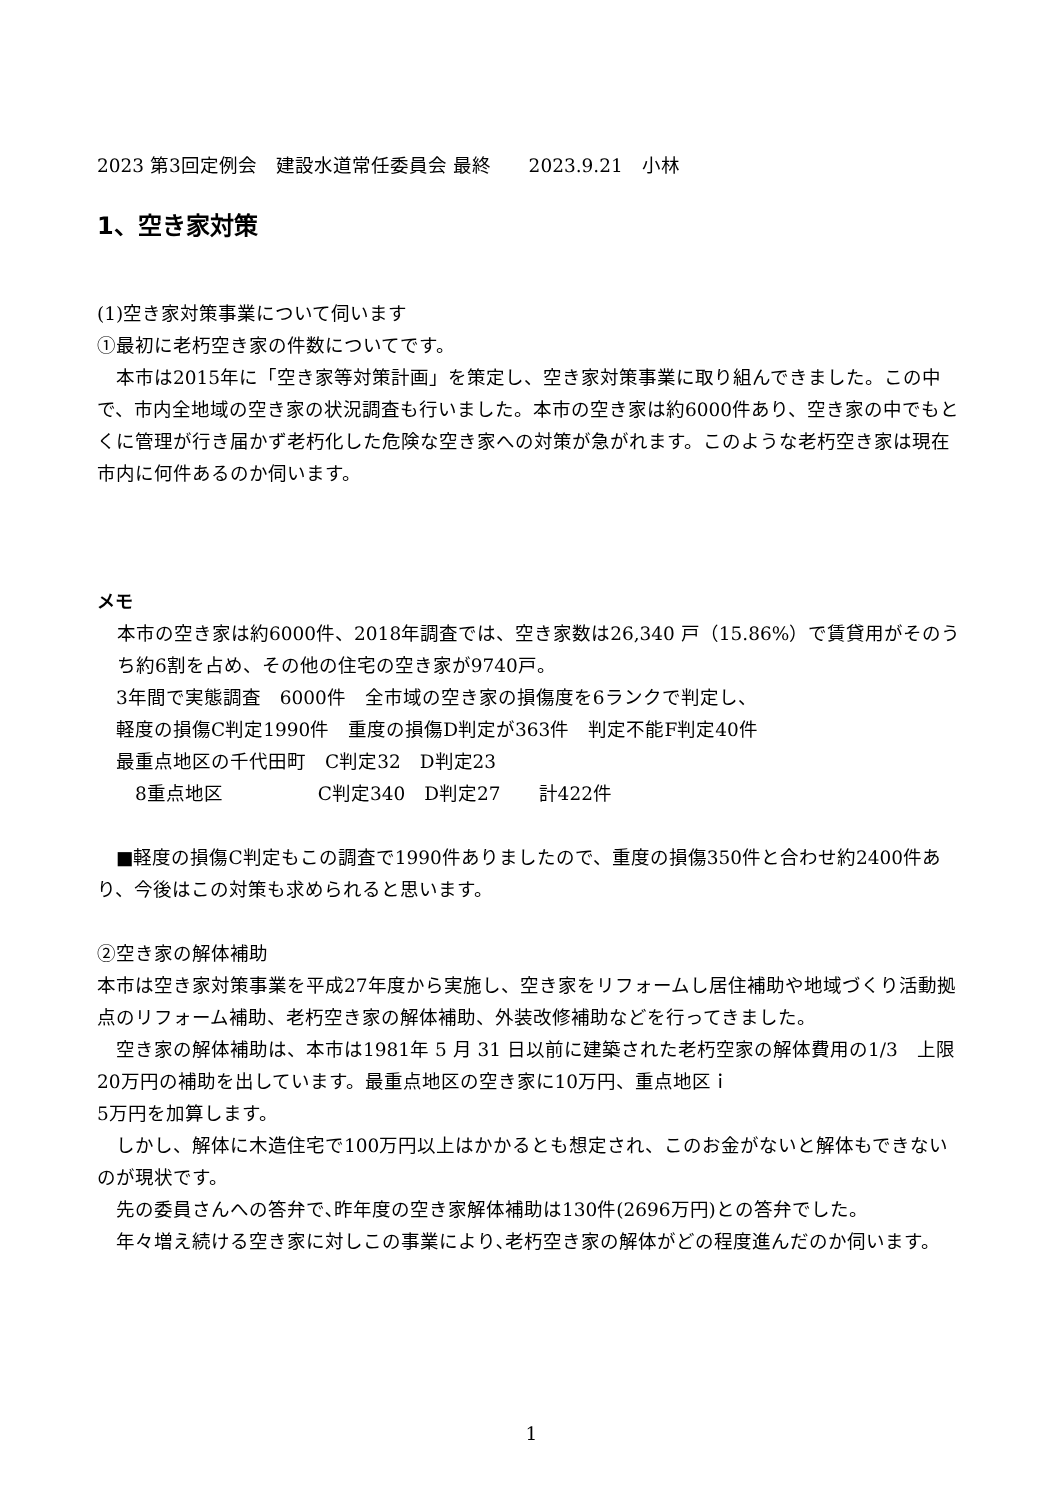2023 第3回定例会　建設水道常任委員会 最終　　2023.9.21　小林
1、空き家対策
(1)空き家対策事業について伺います
①最初に老朽空き家の件数についてです。
　本市は2015年に「空き家等対策計画」を策定し、空き家対策事業に取り組んできました。この中で、市内全地域の空き家の状況調査も行いました。本市の空き家は約6000件あり、空き家の中でもとくに管理が行き届かず老朽化した危険な空き家への対策が急がれます。このような老朽空き家は現在市内に何件あるのか伺います。
メモ
本市の空き家は約6000件、2018年調査では、空き家数は26,340 戸（15.86%）で賃貸用がそのうち約6割を占め、その他の住宅の空き家が9740戸。
　3年間で実態調査　6000件　全市域の空き家の損傷度を6ランクで判定し、
　軽度の損傷C判定1990件　重度の損傷D判定が363件　判定不能F判定40件
　最重点地区の千代田町　C判定32　D判定23
　　8重点地区　　　　　C判定340　D判定27　　計422件
　■軽度の損傷C判定もこの調査で1990件ありましたので、重度の損傷350件と合わせ約2400件あり、今後はこの対策も求められると思います。
②空き家の解体補助
本市は空き家対策事業を平成27年度から実施し、空き家をリフォームし居住補助や地域づくり活動拠点のリフォーム補助、老朽空き家の解体補助、外装改修補助などを行ってきました。
　空き家の解体補助は、本市は1981年 5 月 31 日以前に建築された老朽空家の解体費用の1/3　上限20万円の補助を出しています。最重点地区の空き家に10万円、重点地区ｉ
5万円を加算します。
　しかし、解体に木造住宅で100万円以上はかかるとも想定され、このお金がないと解体もできないのが現状です。
　先の委員さんへの答弁で､昨年度の空き家解体補助は130件(2696万円)との答弁でした。
　年々増え続ける空き家に対しこの事業により､老朽空き家の解体がどの程度進んだのか伺います。
1